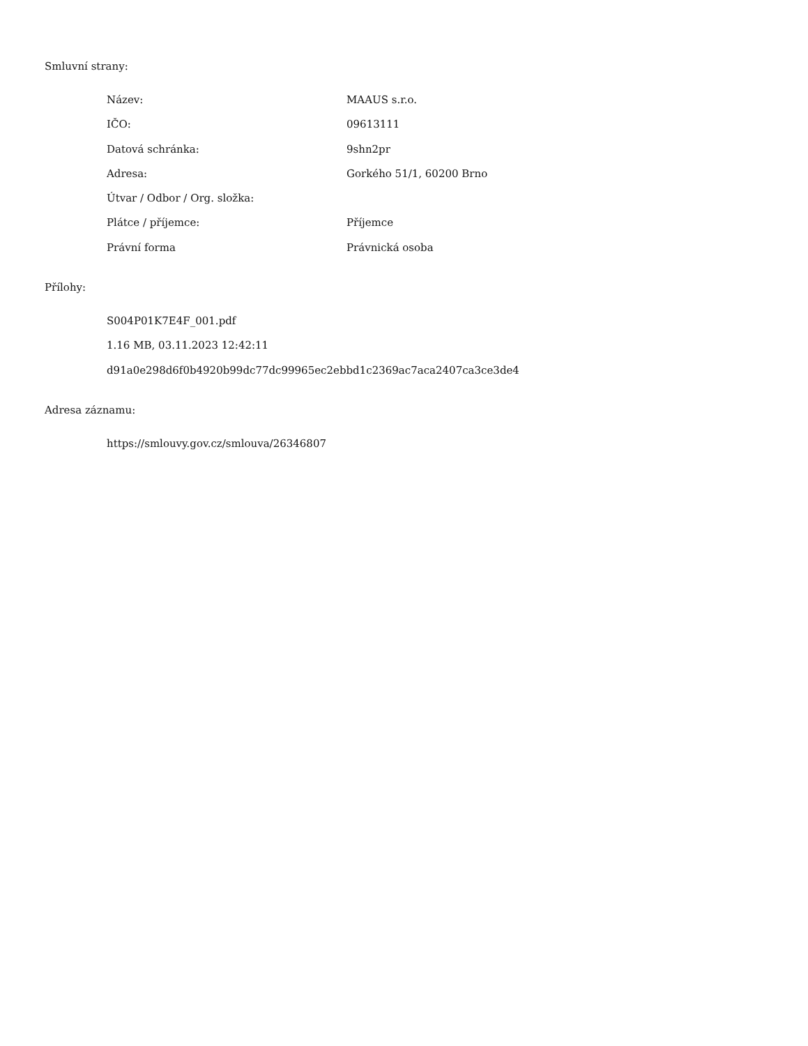Smluvní strany:
| Název: | MAAUS s.r.o. |
| IČO: | 09613111 |
| Datová schránka: | 9shn2pr |
| Adresa: | Gorkého 51/1, 60200 Brno |
| Útvar / Odbor / Org. složka: | |
| Plátce / příjemce: | Příjemce |
| Právní forma | Právnická osoba |
Přílohy:
S004P01K7E4F_001.pdf
1.16 MB, 03.11.2023 12:42:11
d91a0e298d6f0b4920b99dc77dc99965ec2ebbd1c2369ac7aca2407ca3ce3de4
Adresa záznamu:
https://smlouvy.gov.cz/smlouva/26346807